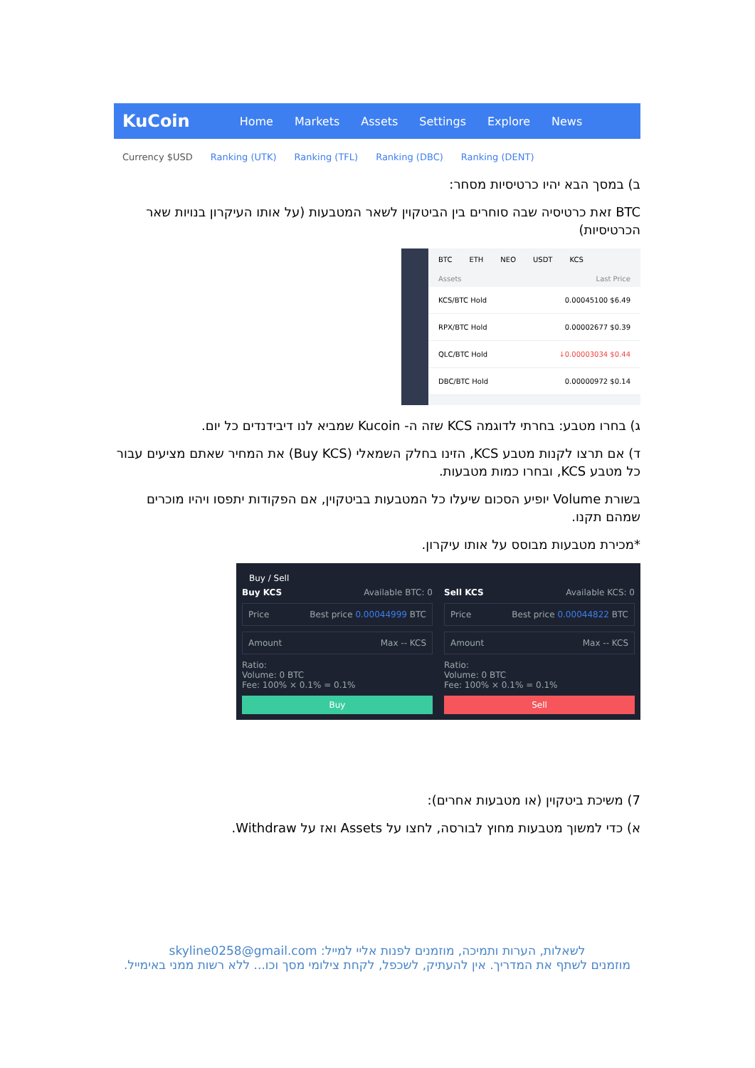KuCoin Home Markets Assets Settings Explore News
Currency $USD Ranking (UTK) Ranking (TFL) Ranking (DBC) Ranking (DENT)
ב) במסך הבא יהיו כרטיסיות מסחר:
BTC זאת כרטיסיה שבה סוחרים בין הביטקוין לשאר המטבעות (על אותו העיקרון בנויות שאר הכרטיסיות)
BTC ETH NEO USDT KCS
Assets Last Price
KCS/BTC Hold 0.00045100 $6.49
RPX/BTC Hold 0.00002677 $0.39
QLC/BTC Hold ↓0.00003034 $0.44
DBC/BTC Hold 0.00000972 $0.14
ג) בחרו מטבע: בחרתי לדוגמה KCS שזה ה- Kucoin שמביא לנו דיבידנדים כל יום.
ד) אם תרצו לקנות מטבע KCS, הזינו בחלק השמאלי (Buy KCS) את המחיר שאתם מציעים עבור כל מטבע KCS, ובחרו כמות מטבעות.
בשורת Volume יופיע הסכום שיעלו כל המטבעות בביטקוין, אם הפקודות יתפסו ויהיו מוכרים שמהם תקנו.
*מכירת מטבעות מבוסס על אותו עיקרון.
Buy / Sell
Buy KCS Available BTC: 0
Price Best price 0.00044999 BTC
Amount Max -- KCS
Ratio:
Volume: 0 BTC
Fee: 100% × 0.1% = 0.1%
Buy
Sell KCS Available KCS: 0
Price Best price 0.00044822 BTC
Amount Max -- KCS
Ratio:
Volume: 0 BTC
Fee: 100% × 0.1% = 0.1%
Sell
7) משיכת ביטקוין (או מטבעות אחרים):
א) כדי למשוך מטבעות מחוץ לבורסה, לחצו על Assets ואז על Withdraw.
לשאלות, הערות ותמיכה, מוזמנים לפנות אליי למייל: skyline0258@gmail.com
מוזמנים לשתף את המדריך. אין להעתיק, לשכפל, לקחת צילומי מסך וכו... ללא רשות ממני באימייל.